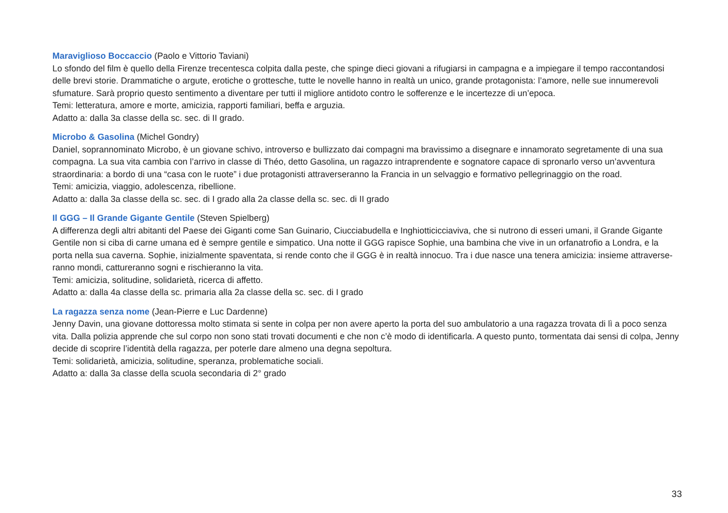Maraviglioso Boccaccio (Paolo e Vittorio Taviani)
Lo sfondo del film è quello della Firenze trecentesca colpita dalla peste, che spinge dieci giovani a rifugiarsi in campagna e a impiegare il tempo raccontandosi delle brevi storie. Drammatiche o argute, erotiche o grottesche, tutte le novelle hanno in realtà un unico, grande protagonista: l’amore, nelle sue innumerevoli sfumature. Sarà proprio questo sentimento a diventare per tutti il migliore antidoto contro le sofferenze e le incertezze di un’epoca.
Temi: letteratura, amore e morte, amicizia, rapporti familiari, beffa e arguzia.
Adatto a: dalla 3a classe della sc. sec. di II grado.
Microbo & Gasolina (Michel Gondry)
Daniel, soprannominato Microbo, è un giovane schivo, introverso e bullizzato dai compagni ma bravissimo a disegnare e innamorato segretamente di una sua compagna. La sua vita cambia con l’arrivo in classe di Théo, detto Gasolina, un ragazzo intraprendente e sognatore capace di spronarlo verso un’avventura straordinaria: a bordo di una “casa con le ruote” i due protagonisti attraverseranno la Francia in un selvaggio e formativo pellegrinaggio on the road.
Temi: amicizia, viaggio, adolescenza, ribellione.
Adatto a: dalla 3a classe della sc. sec. di I grado alla 2a classe della sc. sec. di II grado
Il GGG – Il Grande Gigante Gentile (Steven Spielberg)
A differenza degli altri abitanti del Paese dei Giganti come San Guinario, Ciucciabudella e Inghiotticicciaviva, che si nutrono di esseri umani, il Grande Gigante Gentile non si ciba di carne umana ed è sempre gentile e simpatico. Una notte il GGG rapisce Sophie, una bambina che vive in un orfanatrofio a Londra, e la porta nella sua caverna. Sophie, inizialmente spaventata, si rende conto che il GGG è in realtà innocuo. Tra i due nasce una tenera amicizia: insieme attraverse-ranno mondi, cattureranno sogni e rischieranno la vita.
Temi: amicizia, solitudine, solidarietà, ricerca di affetto.
Adatto a: dalla 4a classe della sc. primaria alla 2a classe della sc. sec. di I grado
La ragazza senza nome (Jean-Pierre e Luc Dardenne)
Jenny Davin, una giovane dottoressa molto stimata si sente in colpa per non avere aperto la porta del suo ambulatorio a una ragazza trovata di lì a poco senza vita. Dalla polizia apprende che sul corpo non sono stati trovati documenti e che non c’è modo di identificarla. A questo punto, tormentata dai sensi di colpa, Jenny decide di scoprire l’identità della ragazza, per poterle dare almeno una degna sepoltura.
Temi: solidarietà, amicizia, solitudine, speranza, problematiche sociali.
Adatto a: dalla 3a classe della scuola secondaria di 2° grado
33